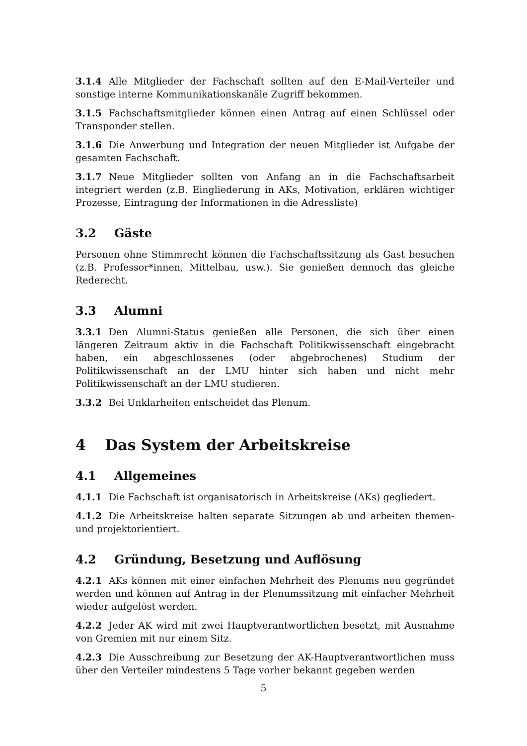3.1.4 Alle Mitglieder der Fachschaft sollten auf den E-Mail-Verteiler und sonstige interne Kommunikationskanäle Zugriff bekommen.
3.1.5 Fachschaftsmitglieder können einen Antrag auf einen Schlüssel oder Transponder stellen.
3.1.6 Die Anwerbung und Integration der neuen Mitglieder ist Aufgabe der gesamten Fachschaft.
3.1.7 Neue Mitglieder sollten von Anfang an in die Fachschaftsarbeit integriert werden (z.B. Eingliederung in AKs, Motivation, erklären wichtiger Prozesse, Eintragung der Informationen in die Adressliste)
3.2 Gäste
Personen ohne Stimmrecht können die Fachschaftssitzung als Gast besuchen (z.B. Professor*innen, Mittelbau, usw.). Sie genießen dennoch das gleiche Rederecht.
3.3 Alumni
3.3.1 Den Alumni-Status genießen alle Personen, die sich über einen längeren Zeitraum aktiv in die Fachschaft Politikwissenschaft eingebracht haben, ein abgeschlossenes (oder abgebrochenes) Studium der Politikwissenschaft an der LMU hinter sich haben und nicht mehr Politikwissenschaft an der LMU studieren.
3.3.2 Bei Unklarheiten entscheidet das Plenum.
4 Das System der Arbeitskreise
4.1 Allgemeines
4.1.1 Die Fachschaft ist organisatorisch in Arbeitskreise (AKs) gegliedert.
4.1.2 Die Arbeitskreise halten separate Sitzungen ab und arbeiten themen- und projektorientiert.
4.2 Gründung, Besetzung und Auflösung
4.2.1 AKs können mit einer einfachen Mehrheit des Plenums neu gegründet werden und können auf Antrag in der Plenumssitzung mit einfacher Mehrheit wieder aufgelöst werden.
4.2.2 Jeder AK wird mit zwei Hauptverantwortlichen besetzt, mit Ausnahme von Gremien mit nur einem Sitz.
4.2.3 Die Ausschreibung zur Besetzung der AK-Hauptverantwortlichen muss über den Verteiler mindestens 5 Tage vorher bekannt gegeben werden
5